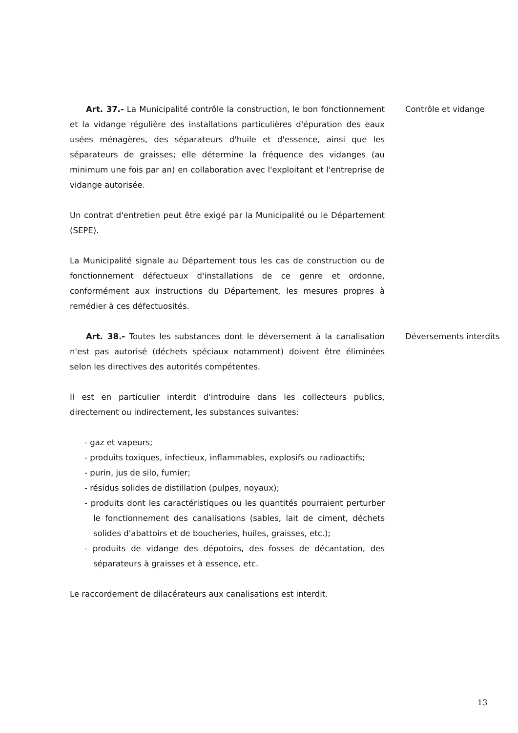Art. 37.- La Municipalité contrôle la construction, le bon fonctionnement et la vidange régulière des installations particulières d'épuration des eaux usées ménagères, des séparateurs d'huile et d'essence, ainsi que les séparateurs de graisses; elle détermine la fréquence des vidanges (au minimum une fois par an) en collaboration avec l'exploitant et l'entreprise de vidange autorisée.
Un contrat d'entretien peut être exigé par la Municipalité ou le Département (SEPE).
La Municipalité signale au Département tous les cas de construction ou de fonctionnement défectueux d'installations de ce genre et ordonne, conformément aux instructions du Département, les mesures propres à remédier à ces défectuosités.
Contrôle et vidange
Art. 38.- Toutes les substances dont le déversement à la canalisation n'est pas autorisé (déchets spéciaux notamment) doivent être éliminées selon les directives des autorités compétentes.
Il est en particulier interdit d'introduire dans les collecteurs publics, directement ou indirectement, les substances suivantes:
- gaz et vapeurs;
- produits toxiques, infectieux, inflammables, explosifs ou radioactifs;
- purin, jus de silo, fumier;
- résidus solides de distillation (pulpes, noyaux);
- produits dont les caractéristiques ou les quantités pourraient perturber le fonctionnement des canalisations (sables, lait de ciment, déchets solides d'abattoirs et de boucheries, huiles, graisses, etc.);
- produits de vidange des dépotoirs, des fosses de décantation, des séparateurs à graisses et à essence, etc.
Le raccordement de dilacérateurs aux canalisations est interdit.
Déversements interdits
13